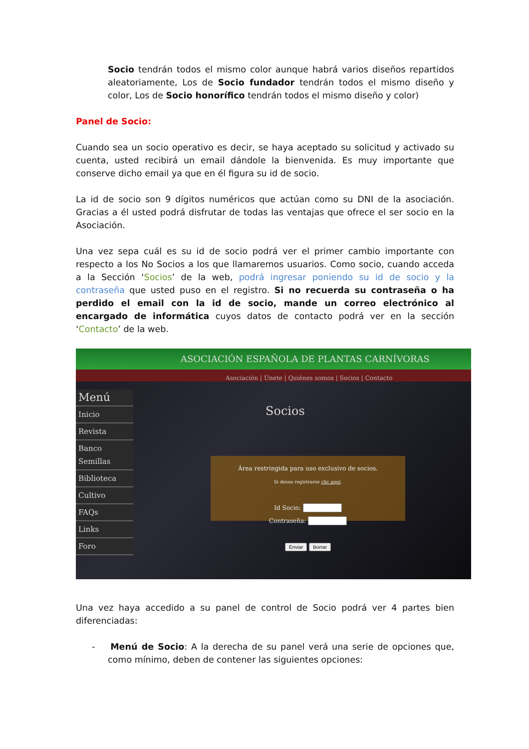Socio tendrán todos el mismo color aunque habrá varios diseños repartidos aleatoriamente, Los de Socio fundador tendrán todos el mismo diseño y color, Los de Socio honorífico tendrán todos el mismo diseño y color)
Panel de Socio:
Cuando sea un socio operativo es decir, se haya aceptado su solicitud y activado su cuenta, usted recibirá un email dándole la bienvenida. Es muy importante que conserve dicho email ya que en él figura su id de socio.
La id de socio son 9 dígitos numéricos que actúan como su DNI de la asociación. Gracias a él usted podrá disfrutar de todas las ventajas que ofrece el ser socio en la Asociación.
Una vez sepa cuál es su id de socio podrá ver el primer cambio importante con respecto a los No Socios a los que llamaremos usuarios. Como socio, cuando acceda a la Sección ‘Socios’ de la web, podrá ingresar poniendo su id de socio y la contraseña que usted puso en el registro. Si no recuerda su contraseña o ha perdido el email con la id de socio, mande un correo electrónico al encargado de informática cuyos datos de contacto podrá ver en la sección ‘Contacto’ de la web.
ASOCIACIÓN ESPAÑOLA DE PLANTAS CARNÍVORAS
Asociación | Únete | Quiénes somos | Socios | Contacto
Menú
Inicio
Revista
Banco Semillas
Biblioteca
Cultivo
FAQs
Links
Foro
Socios
Área restringida para uso exclusivo de socios.
Si desea registrarse clic aquí.
Id Socio:
Contraseña:
Enviar Borrar
Una vez haya accedido a su panel de control de Socio podrá ver 4 partes bien diferenciadas:
- Menú de Socio: A la derecha de su panel verá una serie de opciones que, como mínimo, deben de contener las siguientes opciones: